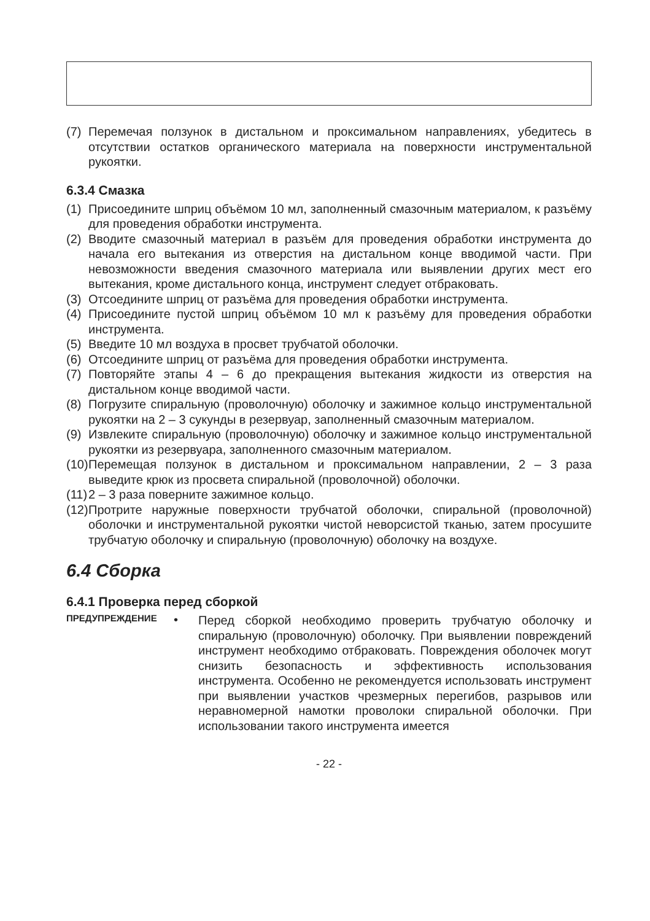(7) Перемечая ползунок в дистальном и проксимальном направлениях, убедитесь в отсутствии остатков органического материала на поверхности инструментальной рукоятки.
6.3.4 Смазка
(1) Присоедините шприц объёмом 10 мл, заполненный смазочным материалом, к разъёму для проведения обработки инструмента.
(2) Вводите смазочный материал в разъём для проведения обработки инструмента до начала его вытекания из отверстия на дистальном конце вводимой части. При невозможности введения смазочного материала или выявлении других мест его вытекания, кроме дистального конца, инструмент следует отбраковать.
(3) Отсоедините шприц от разъёма для проведения обработки инструмента.
(4) Присоедините пустой шприц объёмом 10 мл к разъёму для проведения обработки инструмента.
(5) Введите 10 мл воздуха в просвет трубчатой оболочки.
(6) Отсоедините шприц от разъёма для проведения обработки инструмента.
(7) Повторяйте этапы 4 – 6 до прекращения вытекания жидкости из отверстия на дистальном конце вводимой части.
(8) Погрузите спиральную (проволочную) оболочку и зажимное кольцо инструментальной рукоятки на 2 – 3 сукунды в резервуар, заполненный смазочным материалом.
(9) Извлеките спиральную (проволочную) оболочку и зажимное кольцо инструментальной рукоятки из резервуара, заполненного смазочным материалом.
(10) Перемещая ползунок в дистальном и проксимальном направлении, 2 – 3 раза выведите крюк из просвета спиральной (проволочной) оболочки.
(11) 2 – 3 раза поверните зажимное кольцо.
(12) Протрите наружные поверхности трубчатой оболочки, спиральной (проволочной) оболочки и инструментальной рукоятки чистой неворсистой тканью, затем просушите трубчатую оболочку и спиральную (проволочную) оболочку на воздухе.
6.4 Сборка
6.4.1 Проверка перед сборкой
ПРЕДУПРЕЖДЕНИЕ
•
Перед сборкой необходимо проверить трубчатую оболочку и спиральную (проволочную) оболочку. При выявлении повреждений инструмент необходимо отбраковать. Повреждения оболочек могут снизить безопасность и эффективность использования инструмента. Особенно не рекомендуется использовать инструмент при выявлении участков чрезмерных перегибов, разрывов или неравномерной намотки проволоки спиральной оболочки. При использовании такого инструмента имеется
- 22 -